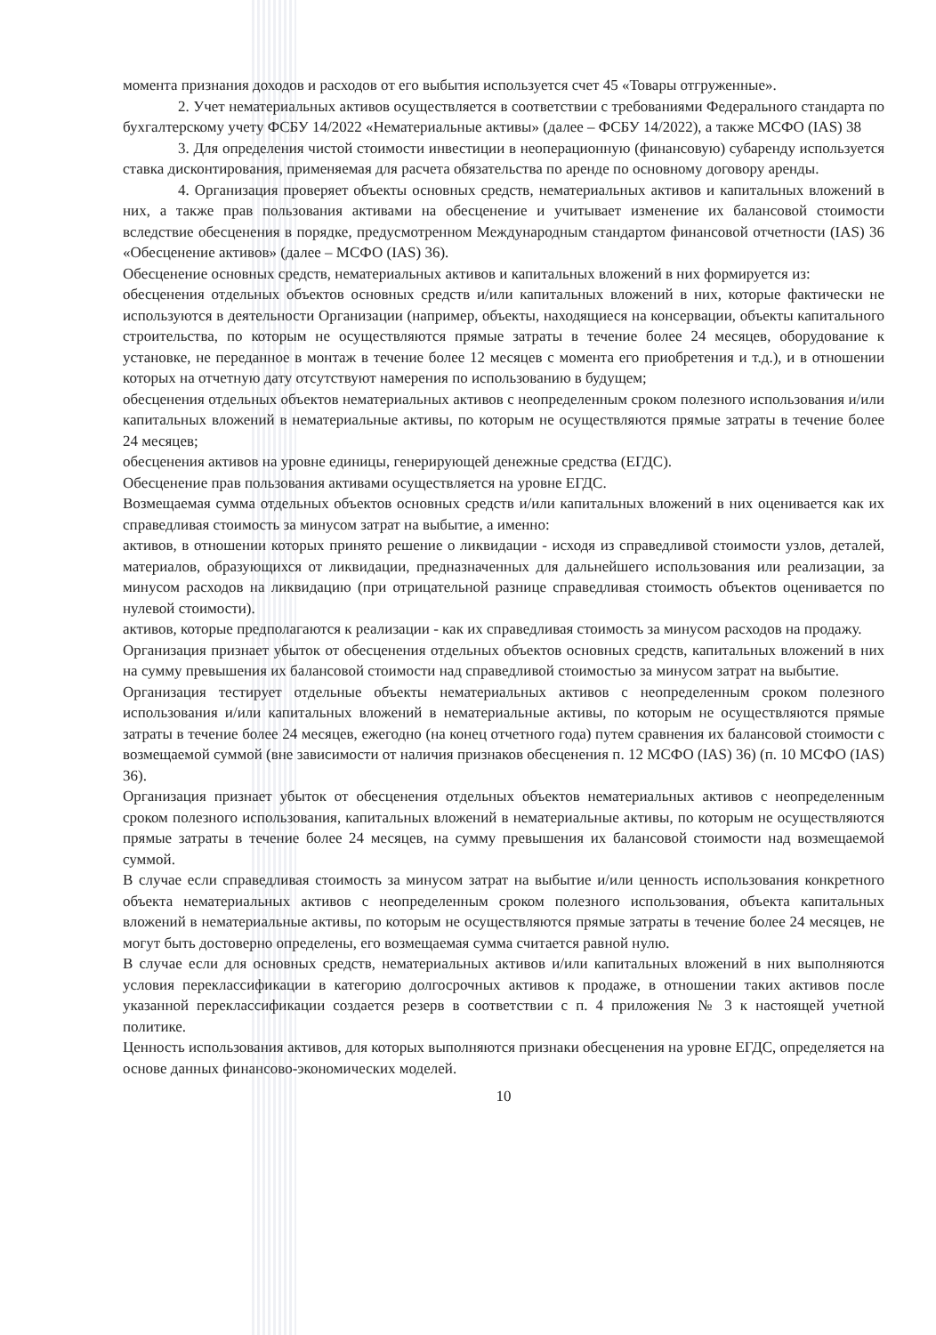момента признания доходов и расходов от его выбытия используется счет 45 «Товары отгруженные».
2. Учет нематериальных активов осуществляется в соответствии с требованиями Федерального стандарта по бухгалтерскому учету ФСБУ 14/2022 «Нематериальные активы» (далее – ФСБУ 14/2022), а также МСФО (IAS) 38
3. Для определения чистой стоимости инвестиции в неоперационную (финансовую) субаренду используется ставка дисконтирования, применяемая для расчета обязательства по аренде по основному договору аренды.
4. Организация проверяет объекты основных средств, нематериальных активов и капитальных вложений в них, а также прав пользования активами на обесценение и учитывает изменение их балансовой стоимости вследствие обесценения в порядке, предусмотренном Международным стандартом финансовой отчетности (IAS) 36 «Обесценение активов» (далее – МСФО (IAS) 36).
Обесценение основных средств, нематериальных активов и капитальных вложений в них формируется из:
обесценения отдельных объектов основных средств и/или капитальных вложений в них, которые фактически не используются в деятельности Организации (например, объекты, находящиеся на консервации, объекты капитального строительства, по которым не осуществляются прямые затраты в течение более 24 месяцев, оборудование к установке, не переданное в монтаж в течение более 12 месяцев с момента его приобретения и т.д.), и в отношении которых на отчетную дату отсутствуют намерения по использованию в будущем;
обесценения отдельных объектов нематериальных активов с неопределенным сроком полезного использования и/или капитальных вложений в нематериальные активы, по которым не осуществляются прямые затраты в течение более 24 месяцев;
обесценения активов на уровне единицы, генерирующей денежные средства (ЕГДС).
Обесценение прав пользования активами осуществляется на уровне ЕГДС.
Возмещаемая сумма отдельных объектов основных средств и/или капитальных вложений в них оценивается как их справедливая стоимость за минусом затрат на выбытие, а именно:
активов, в отношении которых принято решение о ликвидации - исходя из справедливой стоимости узлов, деталей, материалов, образующихся от ликвидации, предназначенных для дальнейшего использования или реализации, за минусом расходов на ликвидацию (при отрицательной разнице справедливая стоимость объектов оценивается по нулевой стоимости).
активов, которые предполагаются к реализации - как их справедливая стоимость за минусом расходов на продажу.
Организация признает убыток от обесценения отдельных объектов основных средств, капитальных вложений в них на сумму превышения их балансовой стоимости над справедливой стоимостью за минусом затрат на выбытие.
Организация тестирует отдельные объекты нематериальных активов с неопределенным сроком полезного использования и/или капитальных вложений в нематериальные активы, по которым не осуществляются прямые затраты в течение более 24 месяцев, ежегодно (на конец отчетного года) путем сравнения их балансовой стоимости с возмещаемой суммой (вне зависимости от наличия признаков обесценения п. 12 МСФО (IAS) 36) (п. 10 МСФО (IAS) 36).
Организация признает убыток от обесценения отдельных объектов нематериальных активов с неопределенным сроком полезного использования, капитальных вложений в нематериальные активы, по которым не осуществляются прямые затраты в течение более 24 месяцев, на сумму превышения их балансовой стоимости над возмещаемой суммой.
В случае если справедливая стоимость за минусом затрат на выбытие и/или ценность использования конкретного объекта нематериальных активов с неопределенным сроком полезного использования, объекта капитальных вложений в нематериальные активы, по которым не осуществляются прямые затраты в течение более 24 месяцев, не могут быть достоверно определены, его возмещаемая сумма считается равной нулю.
В случае если для основных средств, нематериальных активов и/или капитальных вложений в них выполняются условия переклассификации в категорию долгосрочных активов к продаже, в отношении таких активов после указанной переклассификации создается резерв в соответствии с п. 4 приложения № 3 к настоящей учетной политике.
Ценность использования активов, для которых выполняются признаки обесценения на уровне ЕГДС, определяется на основе данных финансово-экономических моделей.
10